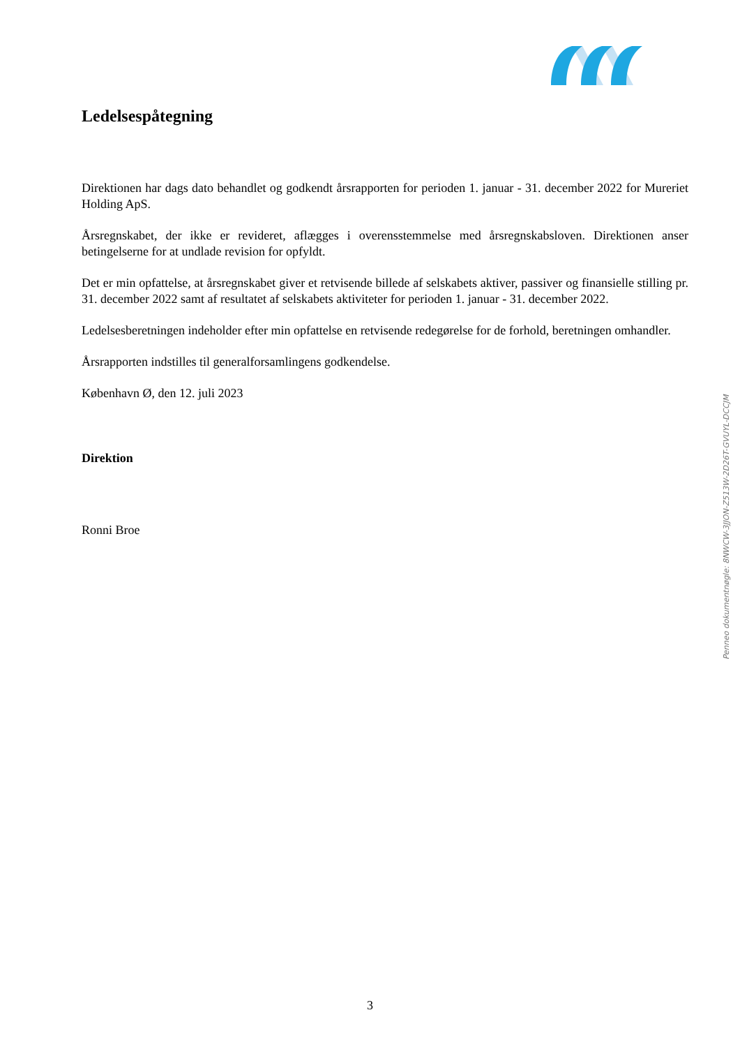Ledelsespåtegning
Direktionen har dags dato behandlet og godkendt årsrapporten for perioden 1. januar - 31. december 2022 for Mureriet Holding ApS.
Årsregnskabet, der ikke er revideret, aflægges i overensstemmelse med årsregnskabsloven. Direktionen anser betingelserne for at undlade revision for opfyldt.
Det er min opfattelse, at årsregnskabet giver et retvisende billede af selskabets aktiver, passiver og finansielle stilling pr. 31. december 2022 samt af resultatet af selskabets aktiviteter for perioden 1. januar - 31. december 2022.
Ledelsesberetningen indeholder efter min opfattelse en retvisende redegørelse for de forhold, beretningen omhandler.
Årsrapporten indstilles til generalforsamlingens godkendelse.
København Ø, den 12. juli 2023
Direktion
Ronni Broe
Penneo dokumentnøgle: 8NWCW-3JJON-Z513W-2D26T-GVUYL-DCCJM
3